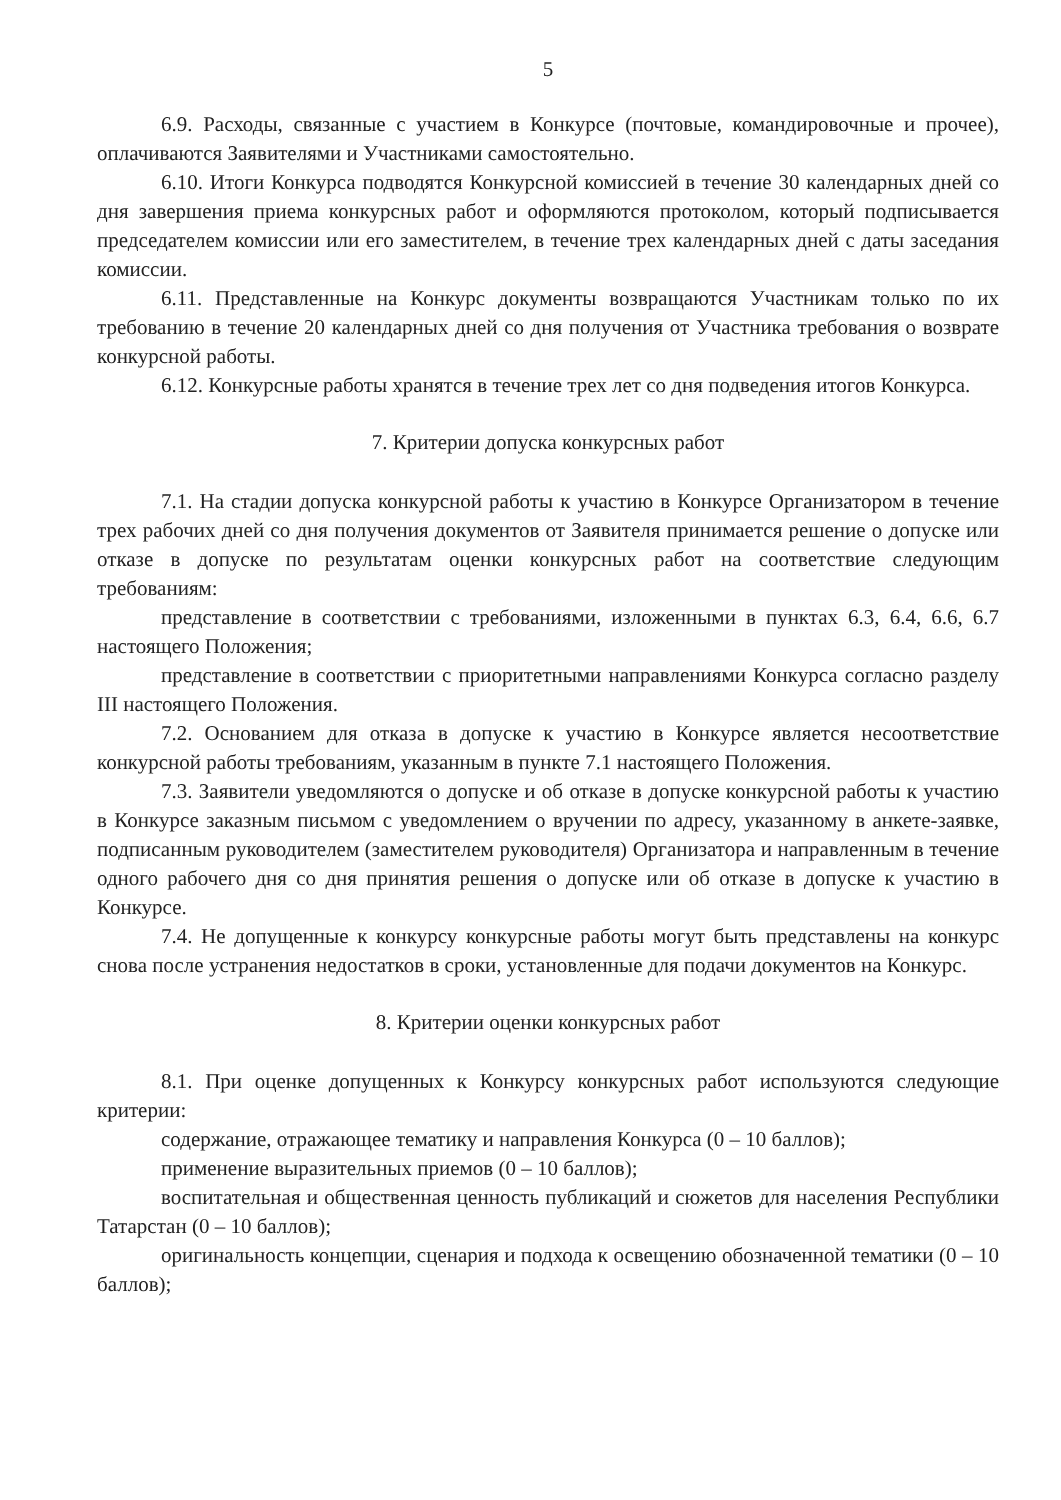5
6.9. Расходы, связанные с участием в Конкурсе (почтовые, командировочные и прочее), оплачиваются Заявителями и Участниками самостоятельно.
6.10. Итоги Конкурса подводятся Конкурсной комиссией в течение 30 календарных дней со дня завершения приема конкурсных работ и оформляются протоколом, который подписывается председателем комиссии или его заместителем, в течение трех календарных дней с даты заседания комиссии.
6.11. Представленные на Конкурс документы возвращаются Участникам только по их требованию в течение 20 календарных дней со дня получения от Участника требования о возврате конкурсной работы.
6.12. Конкурсные работы хранятся в течение трех лет со дня подведения итогов Конкурса.
7. Критерии допуска конкурсных работ
7.1. На стадии допуска конкурсной работы к участию в Конкурсе Организатором в течение трех рабочих дней со дня получения документов от Заявителя принимается решение о допуске или отказе в допуске по результатам оценки конкурсных работ на соответствие следующим требованиям:
представление в соответствии с требованиями, изложенными в пунктах 6.3, 6.4, 6.6, 6.7 настоящего Положения;
представление в соответствии с приоритетными направлениями Конкурса согласно разделу III настоящего Положения.
7.2. Основанием для отказа в допуске к участию в Конкурсе является несоответствие конкурсной работы требованиям, указанным в пункте 7.1 настоящего Положения.
7.3. Заявители уведомляются о допуске и об отказе в допуске конкурсной работы к участию в Конкурсе заказным письмом с уведомлением о вручении по адресу, указанному в анкете-заявке, подписанным руководителем (заместителем руководителя) Организатора и направленным в течение одного рабочего дня со дня принятия решения о допуске или об отказе в допуске к участию в Конкурсе.
7.4. Не допущенные к конкурсу конкурсные работы могут быть представлены на конкурс снова после устранения недостатков в сроки, установленные для подачи документов на Конкурс.
8. Критерии оценки конкурсных работ
8.1. При оценке допущенных к Конкурсу конкурсных работ используются следующие критерии:
содержание, отражающее тематику и направления Конкурса (0 – 10 баллов);
применение выразительных приемов (0 – 10 баллов);
воспитательная и общественная ценность публикаций и сюжетов для населения Республики Татарстан (0 – 10 баллов);
оригинальность концепции, сценария и подхода к освещению обозначенной тематики (0 – 10 баллов);